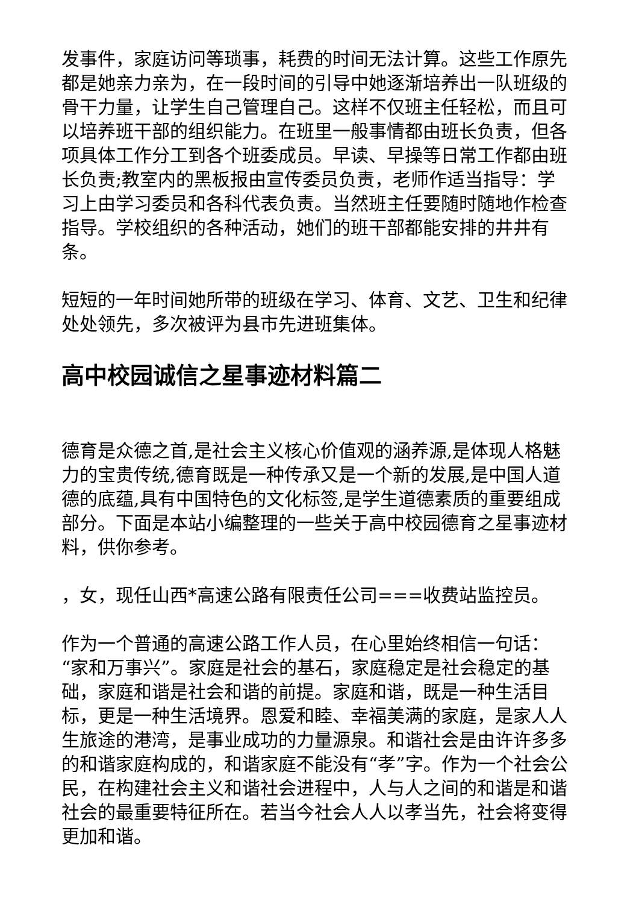发事件，家庭访问等琐事，耗费的时间无法计算。这些工作原先都是她亲力亲为，在一段时间的引导中她逐渐培养出一队班级的骨干力量，让学生自己管理自己。这样不仅班主任轻松，而且可以培养班干部的组织能力。在班里一般事情都由班长负责，但各项具体工作分工到各个班委成员。早读、早操等日常工作都由班长负责;教室内的黑板报由宣传委员负责，老师作适当指导：学习上由学习委员和各科代表负责。当然班主任要随时随地作检查指导。学校组织的各种活动，她们的班干部都能安排的井井有条。
短短的一年时间她所带的班级在学习、体育、文艺、卫生和纪律处处领先，多次被评为县市先进班集体。
高中校园诚信之星事迹材料篇二
德育是众德之首,是社会主义核心价值观的涵养源,是体现人格魅力的宝贵传统,德育既是一种传承又是一个新的发展,是中国人道德的底蕴,具有中国特色的文化标签,是学生道德素质的重要组成部分。下面是本站小编整理的一些关于高中校园德育之星事迹材料，供你参考。
，女，现任山西*高速公路有限责任公司===收费站监控员。
作为一个普通的高速公路工作人员，在心里始终相信一句话：“家和万事兴”。家庭是社会的基石，家庭稳定是社会稳定的基础，家庭和谐是社会和谐的前提。家庭和谐，既是一种生活目标，更是一种生活境界。恩爱和睦、幸福美满的家庭，是家人人生旅途的港湾，是事业成功的力量源泉。和谐社会是由许许多多的和谐家庭构成的，和谐家庭不能没有“孝”字。作为一个社会公民，在构建社会主义和谐社会进程中，人与人之间的和谐是和谐社会的最重要特征所在。若当今社会人人以孝当先，社会将变得更加和谐。